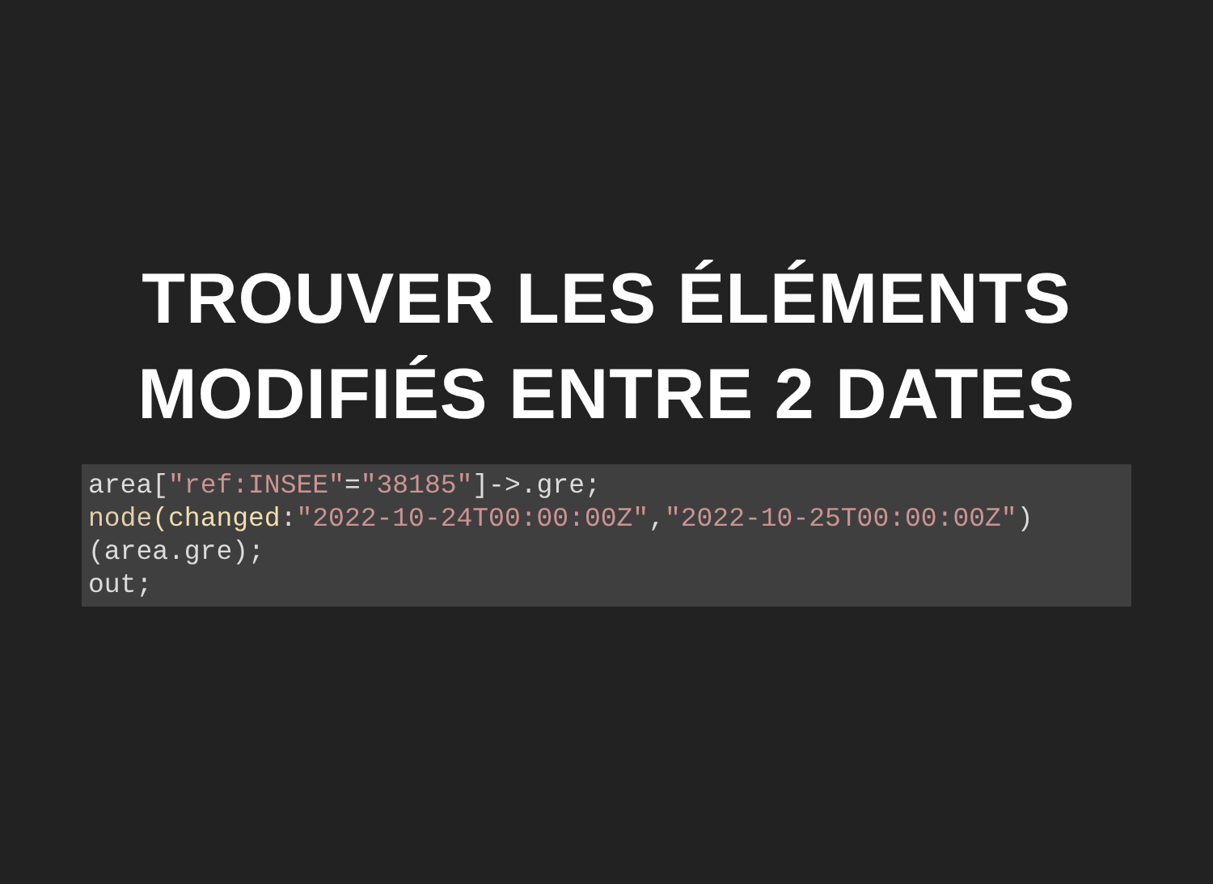TROUVER LES ÉLÉMENTS
MODIFIÉS ENTRE 2 DATES
area["ref:INSEE"="38185"]->.gre;
node(changed:"2022-10-24T00:00:00Z","2022-10-25T00:00:00Z")
(area.gre);
out;